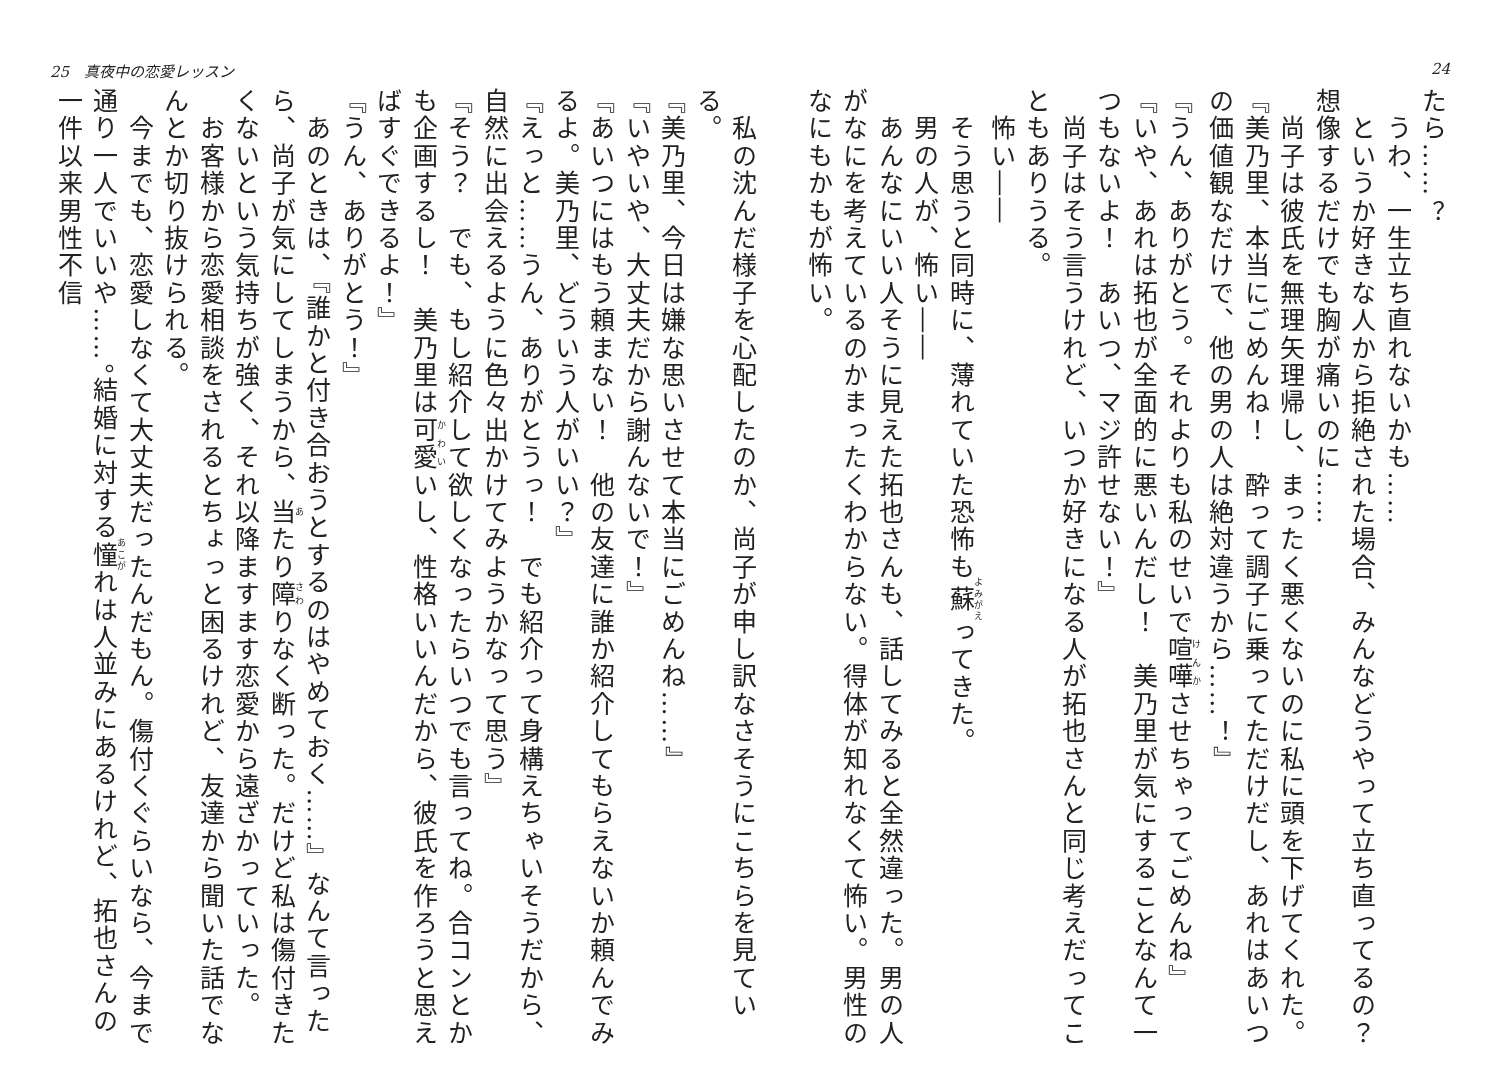24
たら……？
　うわ、一生立ち直れないかも……
　というか好きな人から拒絶された場合、みんなどうやって立ち直ってるの？　想像するだけでも胸が痛いのに……
　尚子は彼氏を無理矢理帰し、まったく悪くないのに私に頭を下げてくれた。
『美乃里、本当にごめんね！　酔って調子に乗ってただけだし、あれはあいつの価値観なだけで、他の男の人は絶対違うから……！』
『うん、ありがとう。それよりも私のせいで喧嘩させちゃってごめんね』
『いや、あれは拓也が全面的に悪いんだし！　美乃里が気にすることなんて一つもないよ！　あいつ、マジ許せない！』
　尚子はそう言うけれど、いつか好きになる人が拓也さんと同じ考えだってこともありうる。
　怖い――
　そう思うと同時に、薄れていた恐怖も蘇ってきた。
　男の人が、怖い――
　あんなにいい人そうに見えた拓也さんも、話してみると全然違った。男の人がなにを考えているのかまったくわからない。得体が知れなくて怖い。男性のなにもかもが怖い。
25　真夜中の恋愛レッスン
　私の沈んだ様子を心配したのか、尚子が申し訳なさそうにこちらを見ている。
『美乃里、今日は嫌な思いさせて本当にごめんね……』
『いやいや、大丈夫だから謝んないで！』
『あいつにはもう頼まない！　他の友達に誰か紹介してもらえないか頼んでみるよ。美乃里、どういう人がいい？』
『えっと……うん、ありがとうっ！　でも紹介って身構えちゃいそうだから、自然に出会えるように色々出かけてみようかなって思う』
『そう？　でも、もし紹介して欲しくなったらいつでも言ってね。合コンとかも企画するし！　美乃里は可愛いし、性格いいんだから、彼氏を作ろうと思えばすぐできるよ！』
『うん、ありがとう！』
　あのときは、『誰かと付き合おうとするのはやめておく……』なんて言ったら、尚子が気にしてしまうから、当たり障りなく断った。だけど私は傷付きたくないという気持ちが強く、それ以降ますます恋愛から遠ざかっていった。
　お客様から恋愛相談をされるとちょっと困るけれど、友達から聞いた話でなんとか切り抜けられる。
　今までも、恋愛しなくて大丈夫だったんだもん。傷付くぐらいなら、今まで通り一人でいいや……。結婚に対する憧れは人並みにあるけれど、拓也さんの一件以来男性不信